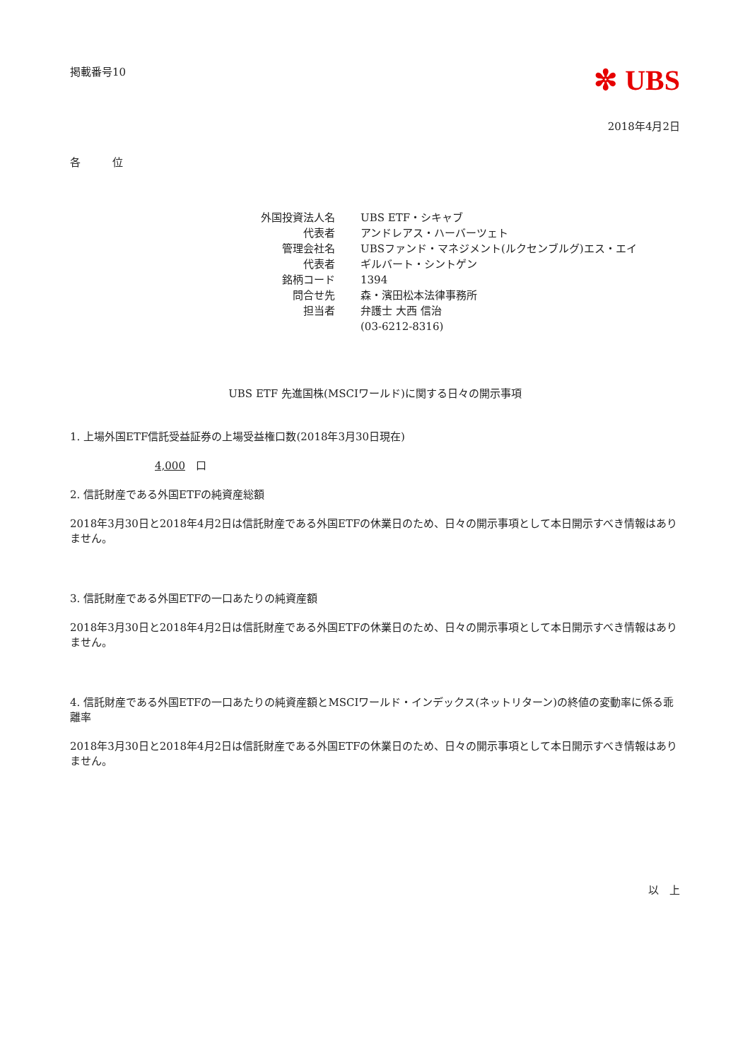掲載番号10
✼ UBS
2018年4月2日
各　　　位
| 外国投資法人名 | UBS ETF・シキャブ |
| 代表者 | アンドレアス・ハーバーツェト |
| 管理会社名 | UBSファンド・マネジメント(ルクセンブルグ)エス・エイ |
| 代表者 | ギルバート・シントゲン |
| 銘柄コード | 1394 |
| 問合せ先 | 森・濱田松本法律事務所 |
| 担当者 | 弁護士 大西 信治 |
| | (03-6212-8316) |
UBS ETF 先進国株(MSCIワールド)に関する日々の開示事項
1. 上場外国ETF信託受益証券の上場受益権口数(2018年3月30日現在)
4,000　口
2. 信託財産である外国ETFの純資産総額
2018年3月30日と2018年4月2日は信託財産である外国ETFの休業日のため、日々の開示事項として本日開示すべき情報はありません。
3. 信託財産である外国ETFの一口あたりの純資産額
2018年3月30日と2018年4月2日は信託財産である外国ETFの休業日のため、日々の開示事項として本日開示すべき情報はありません。
4. 信託財産である外国ETFの一口あたりの純資産額とMSCIワールド・インデックス(ネットリターン)の終値の変動率に係る乖離率
2018年3月30日と2018年4月2日は信託財産である外国ETFの休業日のため、日々の開示事項として本日開示すべき情報はありません。
以　上